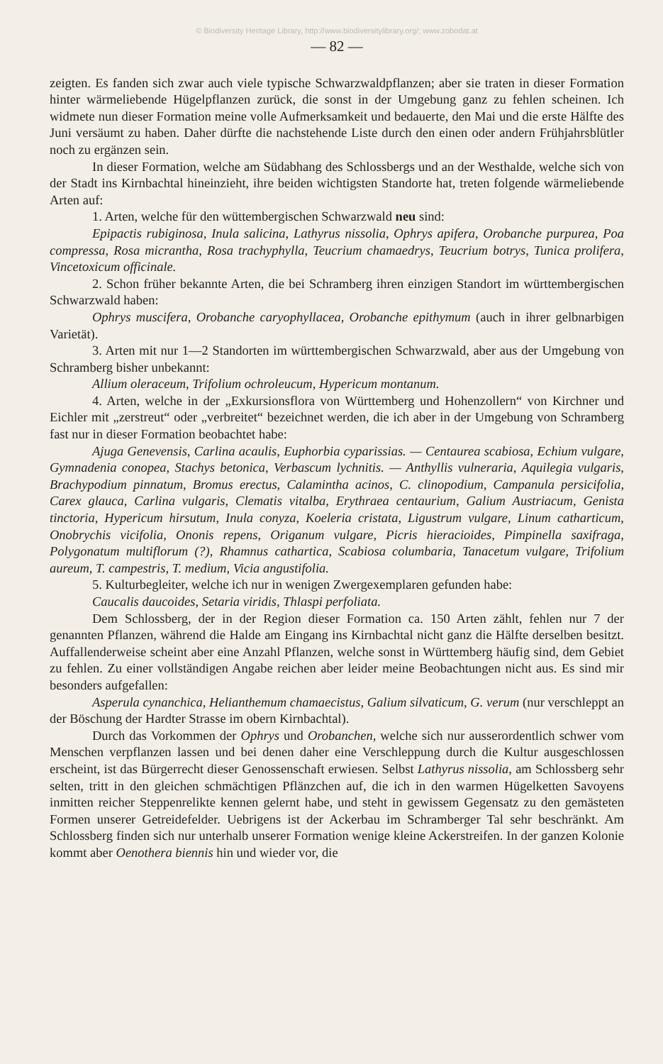© Biodiversity Heritage Library, http://www.biodiversitylibrary.org/; www.zobodat.at
— 82 —
zeigten. Es fanden sich zwar auch viele typische Schwarzwaldpflanzen; aber sie traten in dieser Formation hinter wärmeliebende Hügelpflanzen zurück, die sonst in der Umgebung ganz zu fehlen scheinen. Ich widmete nun dieser Formation meine volle Aufmerksamkeit und bedauerte, den Mai und die erste Hälfte des Juni versäumt zu haben. Daher dürfte die nachstehende Liste durch den einen oder andern Frühjahrsblütler noch zu ergänzen sein.
In dieser Formation, welche am Südabhang des Schlossbergs und an der Westhalde, welche sich von der Stadt ins Kirnbachtal hineinzieht, ihre beiden wichtigsten Standorte hat, treten folgende wärmeliebende Arten auf:
1. Arten, welche für den wüttembergischen Schwarzwald neu sind:
Epipactis rubiginosa, Inula salicina, Lathyrus nissolia, Ophrys apifera, Orobanche purpurea, Poa compressa, Rosa micrantha, Rosa trachyphylla, Teucrium chamaedrys, Teucrium botrys, Tunica prolifera, Vincetoxicum officinale.
2. Schon früher bekannte Arten, die bei Schramberg ihren einzigen Standort im württembergischen Schwarzwald haben:
Ophrys muscifera, Orobanche caryophyllacea, Orobanche epithymum (auch in ihrer gelbnarbigen Varietät).
3. Arten mit nur 1—2 Standorten im württembergischen Schwarzwald, aber aus der Umgebung von Schramberg bisher unbekannt:
Allium oleraceum, Trifolium ochroleucum, Hypericum montanum.
4. Arten, welche in der „Exkursionsflora von Württemberg und Hohenzollern“ von Kirchner und Eichler mit „zerstreut“ oder „verbreitet“ bezeichnet werden, die ich aber in der Umgebung von Schramberg fast nur in dieser Formation beobachtet habe:
Ajuga Genevensis, Carlina acaulis, Euphorbia cyparissias. — Centaurea scabiosa, Echium vulgare, Gymnadenia conopea, Stachys betonica, Verbascum lychnitis. — Anthyllis vulneraria, Aquilegia vulgaris, Brachypodium pinnatum, Bromus erectus, Calamintha acinos, C. clinopodium, Campanula persicifolia, Carex glauca, Carlina vulgaris, Clematis vitalba, Erythraea centaurium, Galium Austriacum, Genista tinctoria, Hypericum hirsutum, Inula conyza, Koeleria cristata, Ligustrum vulgare, Linum catharticum, Onobrychis vicifolia, Ononis repens, Origanum vulgare, Picris hieracioides, Pimpinella saxifraga, Polygonatum multiflorum (?), Rhamnus cathartica, Scabiosa columbaria, Tanacetum vulgare, Trifolium aureum, T. campestris, T. medium, Vicia angustifolia.
5. Kulturbegleiter, welche ich nur in wenigen Zwergexemplaren gefunden habe:
Caucalis daucoides, Setaria viridis, Thlaspi perfoliata.
Dem Schlossberg, der in der Region dieser Formation ca. 150 Arten zählt, fehlen nur 7 der genannten Pflanzen, während die Halde am Eingang ins Kirnbachtal nicht ganz die Hälfte derselben besitzt. Auffallenderweise scheint aber eine Anzahl Pflanzen, welche sonst in Württemberg häufig sind, dem Gebiet zu fehlen. Zu einer vollständigen Angabe reichen aber leider meine Beobachtungen nicht aus. Es sind mir besonders aufgefallen:
Asperula cynanchica, Helianthemum chamaecistus, Galium silvaticum, G. verum (nur verschleppt an der Böschung der Hardter Strasse im obern Kirnbachtal).
Durch das Vorkommen der Ophrys und Orobanchen, welche sich nur ausserordentlich schwer vom Menschen verpflanzen lassen und bei denen daher eine Verschleppung durch die Kultur ausgeschlossen erscheint, ist das Bürgerrecht dieser Genossenschaft erwiesen. Selbst Lathyrus nissolia, am Schlossberg sehr selten, tritt in den gleichen schmächtigen Pflänzchen auf, die ich in den warmen Hügelketten Savoyens inmitten reicher Steppenrelikte kennen gelernt habe, und steht in gewissem Gegensatz zu den gemästeten Formen unserer Getreidefelder. Uebrigens ist der Ackerbau im Schramberger Tal sehr beschränkt. Am Schlossberg finden sich nur unterhalb unserer Formation wenige kleine Ackerstreifen. In der ganzen Kolonie kommt aber Oenothera biennis hin und wieder vor, die